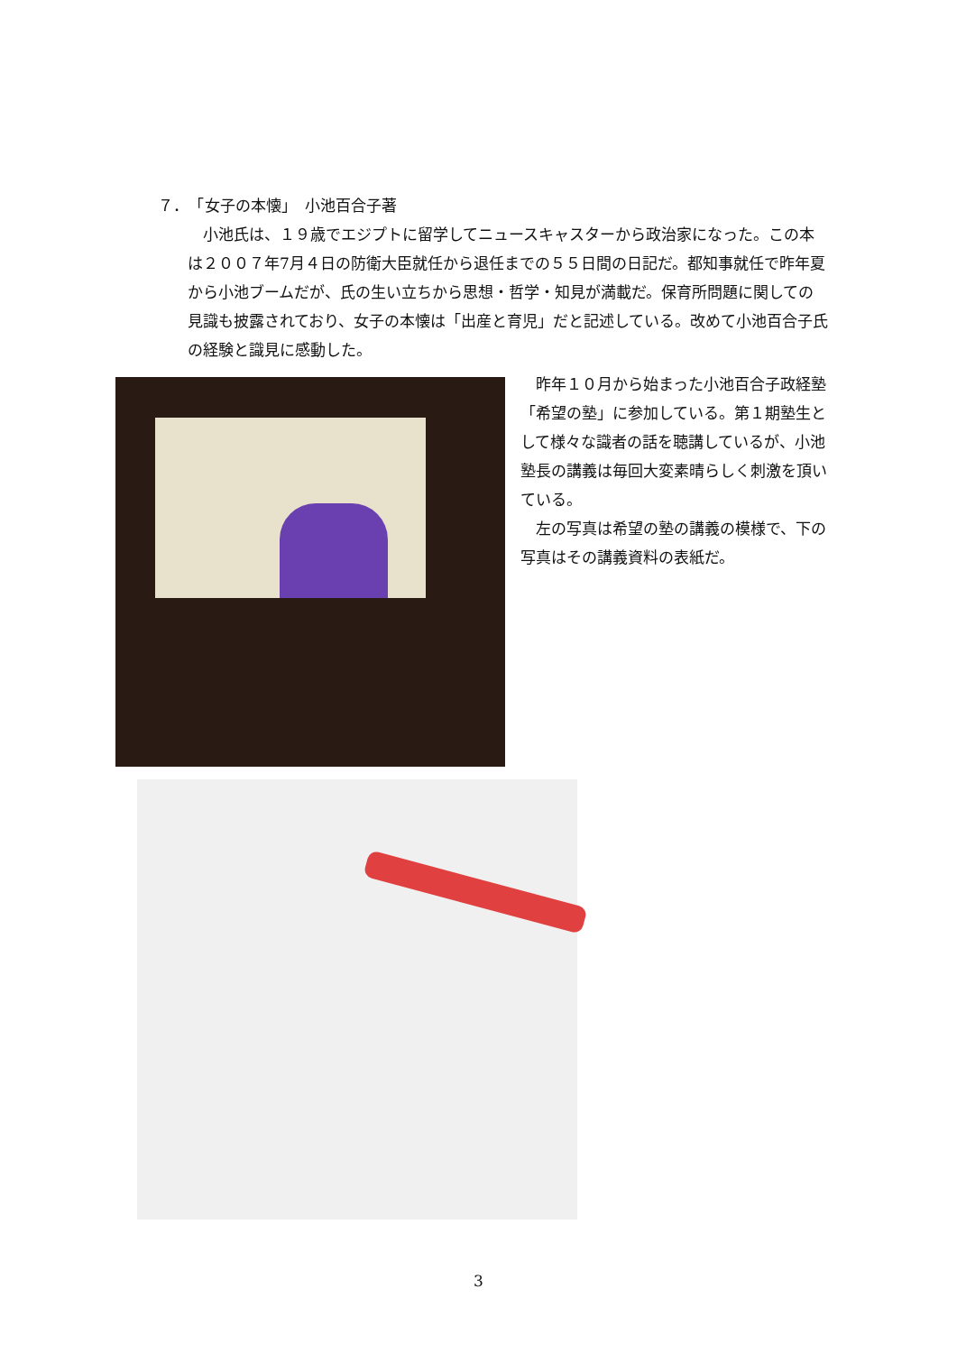７．　「女子の本懐」　小池百合子著
小池氏は、１９歳でエジプトに留学してニュースキャスターから政治家になった。この本は２００７年7月４日の防衛大臣就任から退任までの５５日間の日記だ。都知事就任で昨年夏から小池ブームだが、氏の生い立ちから思想・哲学・知見が満載だ。保育所問題に関しての見識も披露されており、女子の本懐は「出産と育児」だと記述している。改めて小池百合子氏の経験と識見に感動した。
昨年１０月から始まった小池百合子政経塾「希望の塾」に参加している。第１期塾生として様々な識者の話を聴講しているが、小池塾長の講義は毎回大変素晴らしく刺激を頂いている。
左の写真は希望の塾の講義の模様で、下の写真はその講義資料の表紙だ。
3